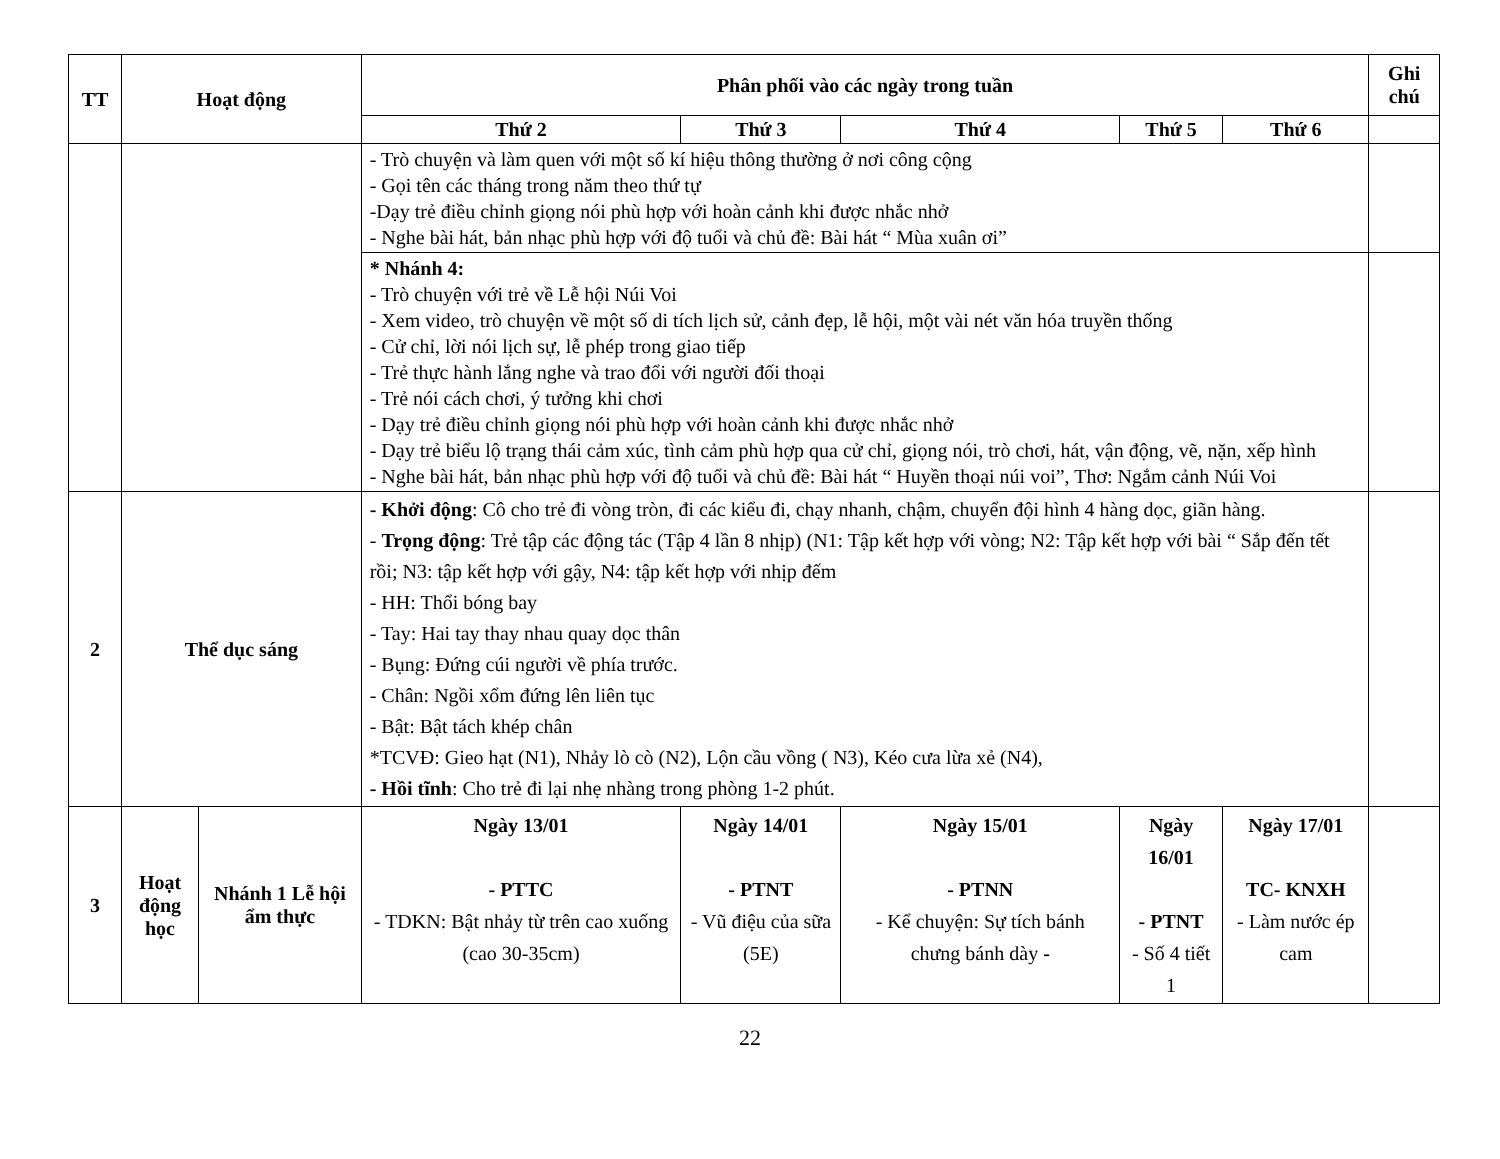| TT | Hoạt động | | Phân phối vào các ngày trong tuần | | | | | Ghi chú |
| --- | --- | --- | --- | --- | --- | --- | --- | --- |
| | | | Thứ 2 | Thứ 3 | Thứ 4 | Thứ 5 | Thứ 6 | |
| | | | - Trò chuyện và làm quen với một số kí hiệu thông thường ở nơi công cộng - Gọi tên các tháng trong năm theo thứ tự -Dạy trẻ điều chỉnh giọng nói phù hợp với hoàn cảnh khi được nhắc nhở - Nghe bài hát, bản nhạc phù hợp với độ tuổi và chủ đề: Bài hát “ Mùa xuân ơi” | | | | | |
| | | | * Nhánh 4: - Trò chuyện với trẻ về Lễ hội Núi Voi - Xem video, trò chuyện về một số di tích lịch sử, cảnh đẹp, lễ hội, một vài nét văn hóa truyền thống - Cử chỉ, lời nói lịch sự, lễ phép trong giao tiếp - Trẻ thực hành lắng nghe và trao đổi với người đối thoại - Trẻ nói cách chơi, ý tưởng khi chơi - Dạy trẻ điều chỉnh giọng nói phù hợp với hoàn cảnh khi được nhắc nhở - Dạy trẻ biểu lộ trạng thái cảm xúc, tình cảm phù hợp qua cử chỉ, giọng nói, trò chơi, hát, vận động, vẽ, nặn, xếp hình - Nghe bài hát, bản nhạc phù hợp với độ tuổi và chủ đề: Bài hát “ Huyền thoại núi voi”, Thơ: Ngắm cảnh Núi Voi | | | | | |
| 2 | Thể dục sáng | | - Khởi động : Cô cho trẻ đi vòng tròn, đi các kiểu đi, chạy nhanh, chậm, chuyển đội hình 4 hàng dọc, giãn hàng. - Trọng động : Trẻ tập các động tác (Tập 4 lần 8 nhịp) (N1: Tập kết hợp với vòng; N2: Tập kết hợp với bài “ Sắp đến tết rồi; N3: tập kết hợp với gậy, N4: tập kết hợp với nhịp đếm - HH: Thổi bóng bay - Tay: Hai tay thay nhau quay dọc thân - Bụng: Đứng cúi người về phía trước. - Chân: Ngồi xổm đứng lên liên tục - Bật: Bật tách khép chân *TCVĐ: Gieo hạt (N1), Nhảy lò cò (N2), Lộn cầu vồng ( N3), Kéo cưa lừa xẻ (N4), - Hồi tĩnh : Cho trẻ đi lại nhẹ nhàng trong phòng 1-2 phút. | | | | | |
| 3 | Hoạt động học | Nhánh 1 Lễ hội ẩm thực | Ngày 13/01 - PTTC - TDKN: Bật nhảy từ trên cao xuống (cao 30-35cm) | Ngày 14/01 - PTNT - Vũ điệu của sữa (5E) | Ngày 15/01 - PTNN - Kể chuyện: Sự tích bánh chưng bánh dày - | Ngày 16/01 - PTNT - Số 4 tiết 1 | Ngày 17/01 TC- KNXH - Làm nước ép cam | |
22